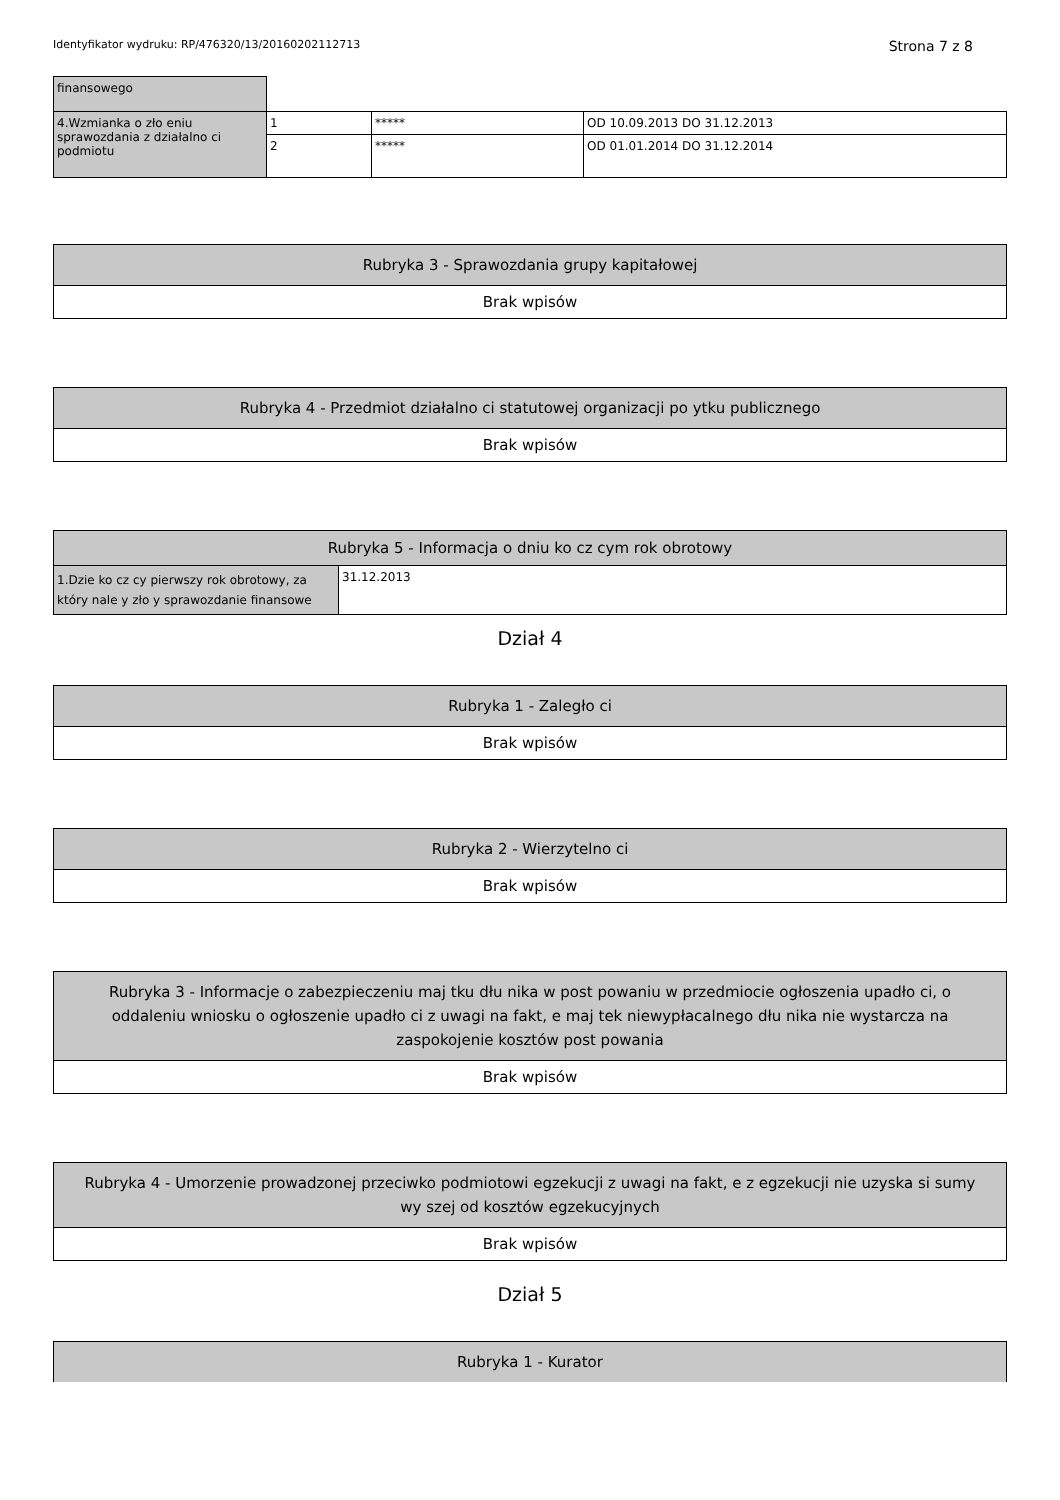Identyfikator wydruku: RP/476320/13/20160202112713 Strona 7 z 8
| finansowego | | | |
| 4.Wzmianka o zło eniu sprawozdania z działalno ci podmiotu | 1 | ***** | OD 10.09.2013 DO 31.12.2013 |
| | 2 | ***** | OD 01.01.2014 DO 31.12.2014 |
| Rubryka 3 - Sprawozdania grupy kapitałowej |
| --- |
| Brak wpisów |
| Rubryka 4 - Przedmiot działalno ci statutowej organizacji po ytku publicznego |
| --- |
| Brak wpisów |
| Rubryka 5 - Informacja o dniu ko cz cym rok obrotowy | |
| --- | --- |
| 1.Dzie ko cz cy pierwszy rok obrotowy, za który nale y zło y sprawozdanie finansowe | 31.12.2013 |
Dział 4
| Rubryka 1 - Zaległo ci |
| --- |
| Brak wpisów |
| Rubryka 2 - Wierzytelno ci |
| --- |
| Brak wpisów |
| Rubryka 3 - Informacje o zabezpieczeniu maj tku dłu nika w post powaniu w przedmiocie ogłoszenia upadło ci, o oddaleniu wniosku o ogłoszenie upadło ci z uwagi na fakt, e maj tek niewypłacalnego dłu nika nie wystarcza na zaspokojenie kosztów post powania |
| --- |
| Brak wpisów |
| Rubryka 4 - Umorzenie prowadzonej przeciwko podmiotowi egzekucji z uwagi na fakt, e z egzekucji nie uzyska si sumy wy szej od kosztów egzekucyjnych |
| --- |
| Brak wpisów |
Dział 5
| Rubryka 1 - Kurator |
| --- |